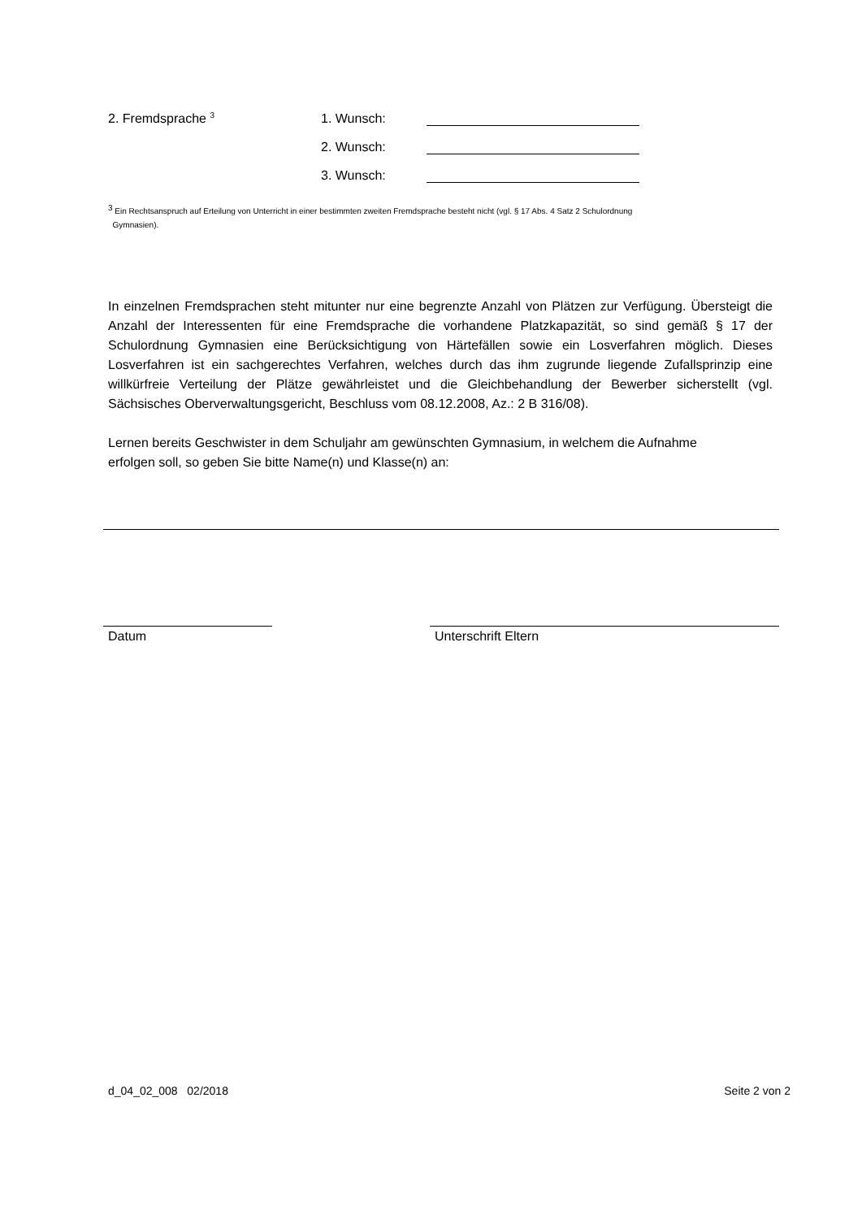2. Fremdsprache <sup>3</sup>
1. Wunsch:
2. Wunsch:
3. Wunsch:
<sup>3</sup> Ein Rechtsanspruch auf Erteilung von Unterricht in einer bestimmten zweiten Fremdsprache besteht nicht (vgl. § 17 Abs. 4 Satz 2 Schulordnung
Gymnasien).
In einzelnen Fremdsprachen steht mitunter nur eine begrenzte Anzahl von Plätzen zur Verfügung. Übersteigt die Anzahl der Interessenten für eine Fremdsprache die vorhandene Platzkapazität, so sind gemäß § 17 der Schulordnung Gymnasien eine Berücksichtigung von Härtefällen sowie ein Losverfahren möglich. Dieses Losverfahren ist ein sachgerechtes Verfahren, welches durch das ihm zugrunde liegende Zufallsprinzip eine willkürfreie Verteilung der Plätze gewährleistet und die Gleichbehandlung der Bewerber sicherstellt (vgl. Sächsisches Oberverwaltungsgericht, Beschluss vom 08.12.2008, Az.: 2 B 316/08).
Lernen bereits Geschwister in dem Schuljahr am gewünschten Gymnasium, in welchem die Aufnahme
erfolgen soll, so geben Sie bitte Name(n) und Klasse(n) an:
Datum Unterschrift Eltern
d_04_02_008 02/2018 Seite 2 von 2